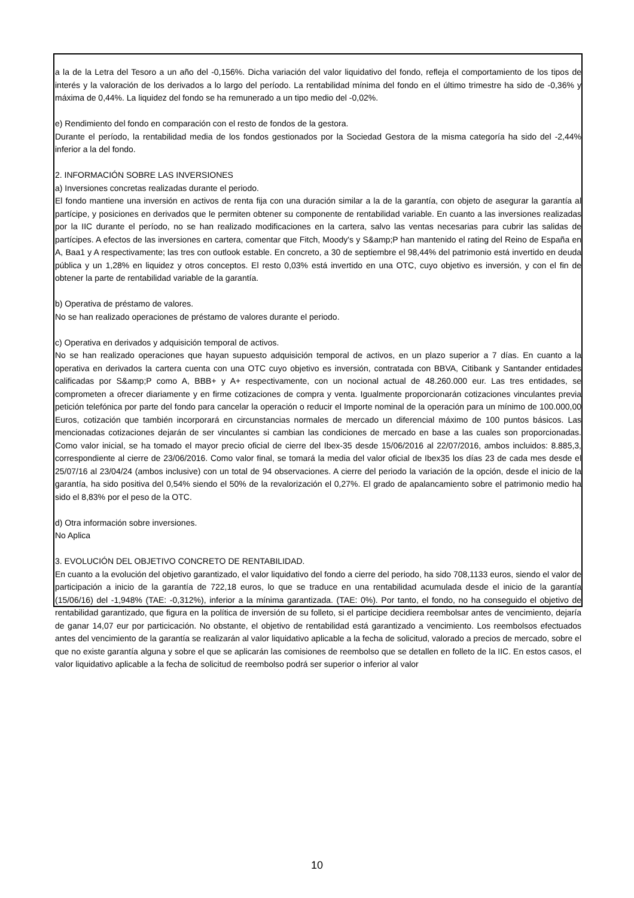a la de la Letra del Tesoro a un año del -0,156%. Dicha variación del valor liquidativo del fondo, refleja el comportamiento de los tipos de interés y la valoración de los derivados a lo largo del período. La rentabilidad mínima del fondo en el último trimestre ha sido de -0,36% y máxima de 0,44%. La liquidez del fondo se ha remunerado a un tipo medio del -0,02%.
e) Rendimiento del fondo en comparación con el resto de fondos de la gestora.
Durante el período, la rentabilidad media de los fondos gestionados por la Sociedad Gestora de la misma categoría ha sido del -2,44% inferior a la del fondo.
2. INFORMACIÓN SOBRE LAS INVERSIONES
a) Inversiones concretas realizadas durante el periodo.
El fondo mantiene una inversión en activos de renta fija con una duración similar a la de la garantía, con objeto de asegurar la garantía al partícipe, y posiciones en derivados que le permiten obtener su componente de rentabilidad variable. En cuanto a las inversiones realizadas por la IIC durante el período, no se han realizado modificaciones en la cartera, salvo las ventas necesarias para cubrir las salidas de partícipes. A efectos de las inversiones en cartera, comentar que Fitch, Moody's y S&amp;P han mantenido el rating del Reino de España en A, Baa1 y A respectivamente; las tres con outlook estable. En concreto, a 30 de septiembre el 98,44% del patrimonio está invertido en deuda pública y un 1,28% en liquidez y otros conceptos. El resto 0,03% está invertido en una OTC, cuyo objetivo es inversión, y con el fin de obtener la parte de rentabilidad variable de la garantía.
b) Operativa de préstamo de valores.
No se han realizado operaciones de préstamo de valores durante el periodo.
c) Operativa en derivados y adquisición temporal de activos.
No se han realizado operaciones que hayan supuesto adquisición temporal de activos, en un plazo superior a 7 días. En cuanto a la operativa en derivados la cartera cuenta con una OTC cuyo objetivo es inversión, contratada con BBVA, Citibank y Santander entidades calificadas por S&amp;P como A, BBB+ y A+ respectivamente, con un nocional actual de 48.260.000 eur. Las tres entidades, se comprometen a ofrecer diariamente y en firme cotizaciones de compra y venta. Igualmente proporcionarán cotizaciones vinculantes previa petición telefónica por parte del fondo para cancelar la operación o reducir el Importe nominal de la operación para un mínimo de 100.000,00 Euros, cotización que también incorporará en circunstancias normales de mercado un diferencial máximo de 100 puntos básicos. Las mencionadas cotizaciones dejarán de ser vinculantes si cambian las condiciones de mercado en base a las cuales son proporcionadas. Como valor inicial, se ha tomado el mayor precio oficial de cierre del Ibex-35 desde 15/06/2016 al 22/07/2016, ambos incluidos: 8.885,3, correspondiente al cierre de 23/06/2016. Como valor final, se tomará la media del valor oficial de Ibex35 los días 23 de cada mes desde el 25/07/16 al 23/04/24 (ambos inclusive) con un total de 94 observaciones. A cierre del periodo la variación de la opción, desde el inicio de la garantía, ha sido positiva del 0,54% siendo el 50% de la revalorización el 0,27%. El grado de apalancamiento sobre el patrimonio medio ha sido el 8,83% por el peso de la OTC.
d) Otra información sobre inversiones.
No Aplica
3. EVOLUCIÓN DEL OBJETIVO CONCRETO DE RENTABILIDAD.
En cuanto a la evolución del objetivo garantizado, el valor liquidativo del fondo a cierre del periodo, ha sido 708,1133 euros, siendo el valor de participación a inicio de la garantía de 722,18 euros, lo que se traduce en una rentabilidad acumulada desde el inicio de la garantía (15/06/16) del -1,948% (TAE: -0,312%), inferior a la mínima garantizada. (TAE: 0%). Por tanto, el fondo, no ha conseguido el objetivo de rentabilidad garantizado, que figura en la política de inversión de su folleto, si el participe decidiera reembolsar antes de vencimiento, dejaría de ganar 14,07 eur por particicación. No obstante, el objetivo de rentabilidad está garantizado a vencimiento. Los reembolsos efectuados antes del vencimiento de la garantía se realizarán al valor liquidativo aplicable a la fecha de solicitud, valorado a precios de mercado, sobre el que no existe garantía alguna y sobre el que se aplicarán las comisiones de reembolso que se detallen en folleto de la IIC. En estos casos, el valor liquidativo aplicable a la fecha de solicitud de reembolso podrá ser superior o inferior al valor
10